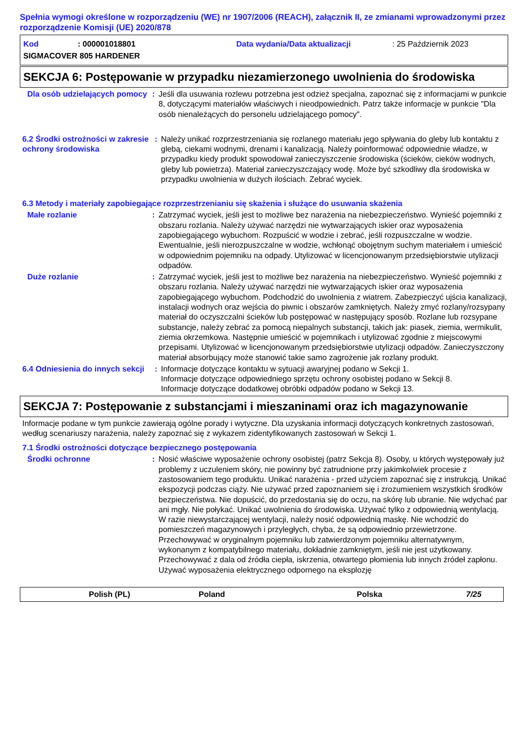Spełnia wymogi określone w rozporządzeniu (WE) nr 1907/2006 (REACH), załącznik II, ze zmianami wprowadzonymi przez rozporządzenie Komisji (UE) 2020/878
Kod: 000001018801 Data wydania/Data aktualizacji: 25 Październik 2023
SIGMACOVER 805 HARDENER
SEKCJA 6: Postępowanie w przypadku niezamierzonego uwolnienia do środowiska
Dla osób udzielających pomocy
: Jeśli dla usuwania rozlewu potrzebna jest odzież specjalna, zapoznać się z informacjami w punkcie 8, dotyczącymi materiałów właściwych i nieodpowiednich. Patrz także informacje w punkcie "Dla osób nienależących do personelu udzielającego pomocy".
6.2 Środki ostrożności w zakresie ochrony środowiska
: Należy unikać rozprzestrzeniania się rozlanego materiału jego spływania do gleby lub kontaktu z glebą, ciekami wodnymi, drenami i kanalizacją. Należy poinformować odpowiednie władze, w przypadku kiedy produkt spowodował zanieczyszczenie środowiska (ścieków, cieków wodnych, gleby lub powietrza). Materiał zanieczyszczający wodę. Może być szkodliwy dla środowiska w przypadku uwolnienia w dużych ilościach. Zebrać wyciek.
6.3 Metody i materiały zapobiegające rozprzestrzenianiu się skażenia i służące do usuwania skażenia
Małe rozlanie : Zatrzymać wyciek, jeśli jest to możliwe bez narażenia na niebezpieczeństwo. Wynieść pojemniki z obszaru rozlania. Należy używać narzędzi nie wytwarzających iskier oraz wyposażenia zapobiegającego wybuchom. Rozpuścić w wodzie i zebrać, jeśli rozpuszczalne w wodzie. Ewentualnie, jeśli nierozpuszczalne w wodzie, wchłonąć obojętnym suchym materiałem i umieścić w odpowiednim pojemniku na odpady. Utylizować w licencjonowanym przedsiębiorstwie utylizacji odpadów.
Duże rozlanie : Zatrzymać wyciek, jeśli jest to możliwe bez narażenia na niebezpieczeństwo. Wynieść pojemniki z obszaru rozlania. Należy używać narzędzi nie wytwarzających iskier oraz wyposażenia zapobiegającego wybuchom. Podchodzić do uwolnienia z wiatrem. Zabezpieczyć ujścia kanalizacji, instalacji wodnych oraz wejścia do piwnic i obszarów zamkniętych. Należy zmyć rozlany/rozsypany materiał do oczyszczalni ścieków lub postępować w następujący sposób. Rozlane lub rozsypane substancje, należy zebrać za pomocą niepalnych substancji, takich jak: piasek, ziemia, wermikulit, ziemia okrzemkowa. Następnie umieścić w pojemnikach i utylizować zgodnie z miejscowymi przepisami. Utylizować w licencjonowanym przedsiębiorstwie utylizacji odpadów. Zanieczyszczony materiał absorbujący może stanowić takie samo zagrożenie jak rozlany produkt.
6.4 Odniesienia do innych sekcji
: Informacje dotyczące kontaktu w sytuacji awaryjnej podano w Sekcji 1.
Informacje dotyczące odpowiedniego sprzętu ochrony osobistej podano w Sekcji 8.
Informacje dotyczące dodatkowej obróbki odpadów podano w Sekcji 13.
SEKCJA 7: Postępowanie z substancjami i mieszaninami oraz ich magazynowanie
Informacje podane w tym punkcie zawierają ogólne porady i wytyczne. Dla uzyskania informacji dotyczących konkretnych zastosowań, według scenariuszy narażenia, należy zapoznać się z wykazem zidentyfikowanych zastosowań w Sekcji 1.
7.1 Środki ostrożności dotyczące bezpiecznego postępowania
Środki ochronne : Nosić właściwe wyposażenie ochrony osobistej (patrz Sekcja 8). Osoby, u których występowały już problemy z uczuleniem skóry, nie powinny być zatrudnione przy jakimkolwiek procesie z zastosowaniem tego produktu. Unikać narażenia - przed użyciem zapoznać się z instrukcją. Unikać ekspozycji podczas ciąży. Nie używać przed zapoznaniem się i zrozumieniem wszystkich środków bezpieczeństwa. Nie dopuścić, do przedostania się do oczu, na skórę lub ubranie. Nie wdychać par ani mgły. Nie połykać. Unikać uwolnienia do środowiska. Używać tylko z odpowiednią wentylacją. W razie niewystarczającej wentylacji, należy nosić odpowiednią maskę. Nie wchodzić do pomieszczeń magazynowych i przyległych, chyba, że są odpowiednio przewietrzone. Przechowywać w oryginalnym pojemniku lub zatwierdzonym pojemniku alternatywnym, wykonanym z kompatybilnego materiału, dokładnie zamkniętym, jeśli nie jest użytkowany. Przechowywać z dala od źródła ciepła, iskrzenia, otwartego płomienia lub innych źródeł zapłonu. Używać wyposażenia elektrycznego odpornego na eksplozję
Polish (PL) Poland Polska 7/25